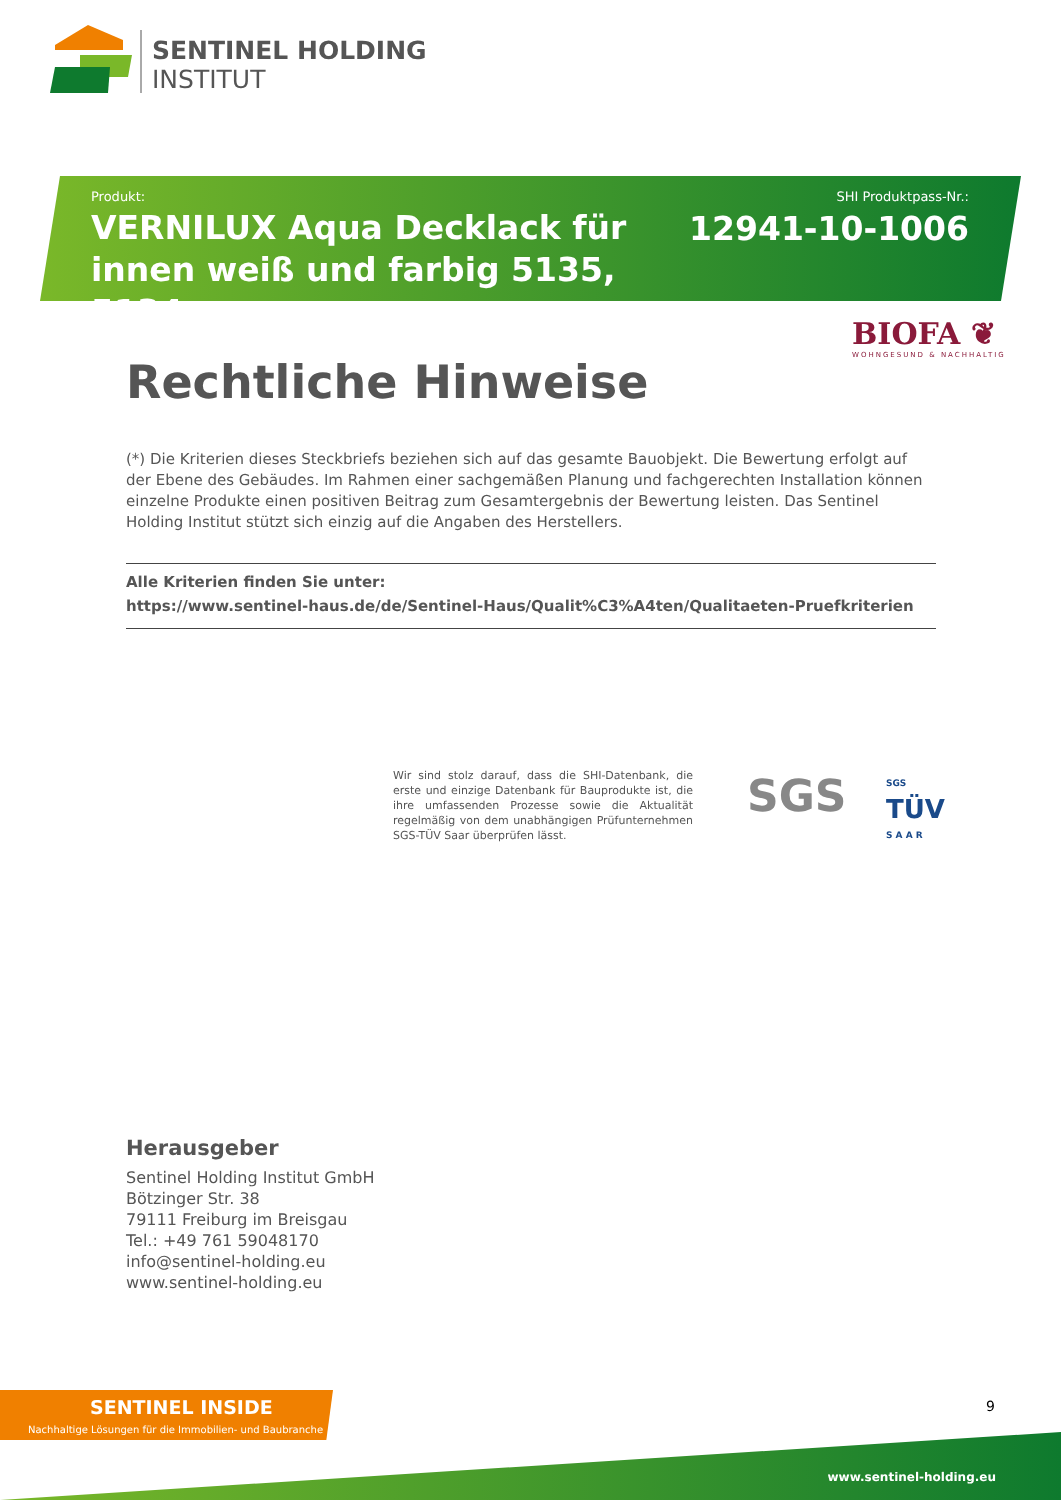SENTINEL HOLDING
INSTITUT
Produkt:
VERNILUX Aqua Decklack für innen weiß und farbig 5135, 5134
SHI Produktpass-Nr.:
12941-10-1006
BIOFA ❦
WOHNGESUND & NACHHALTIG
Rechtliche Hinweise
(*) Die Kriterien dieses Steckbriefs beziehen sich auf das gesamte Bauobjekt. Die Bewertung erfolgt auf der Ebene des Gebäudes. Im Rahmen einer sachgemäßen Planung und fachgerechten Installation können einzelne Produkte einen positiven Beitrag zum Gesamtergebnis der Bewertung leisten. Das Sentinel Holding Institut stützt sich einzig auf die Angaben des Herstellers.
Alle Kriterien finden Sie unter:
https://www.sentinel-haus.de/de/Sentinel-Haus/Qualit%C3%A4ten/Qualitaeten-Pruefkriterien
Wir sind stolz darauf, dass die SHI-Datenbank, die erste und einzige Datenbank für Bauprodukte ist, die ihre umfassenden Prozesse sowie die Aktualität regelmäßig von dem unabhängigen Prüfunternehmen SGS-TÜV Saar überprüfen lässt.
SGS SGS
TÜV
S A A R
Herausgeber
Sentinel Holding Institut GmbH
Bötzinger Str. 38
79111 Freiburg im Breisgau
Tel.: +49 761 59048170
info@sentinel-holding.eu
www.sentinel-holding.eu
SENTINEL INSIDE
Nachhaltige Lösungen für die Immobilien- und Baubranche
9
www.sentinel-holding.eu